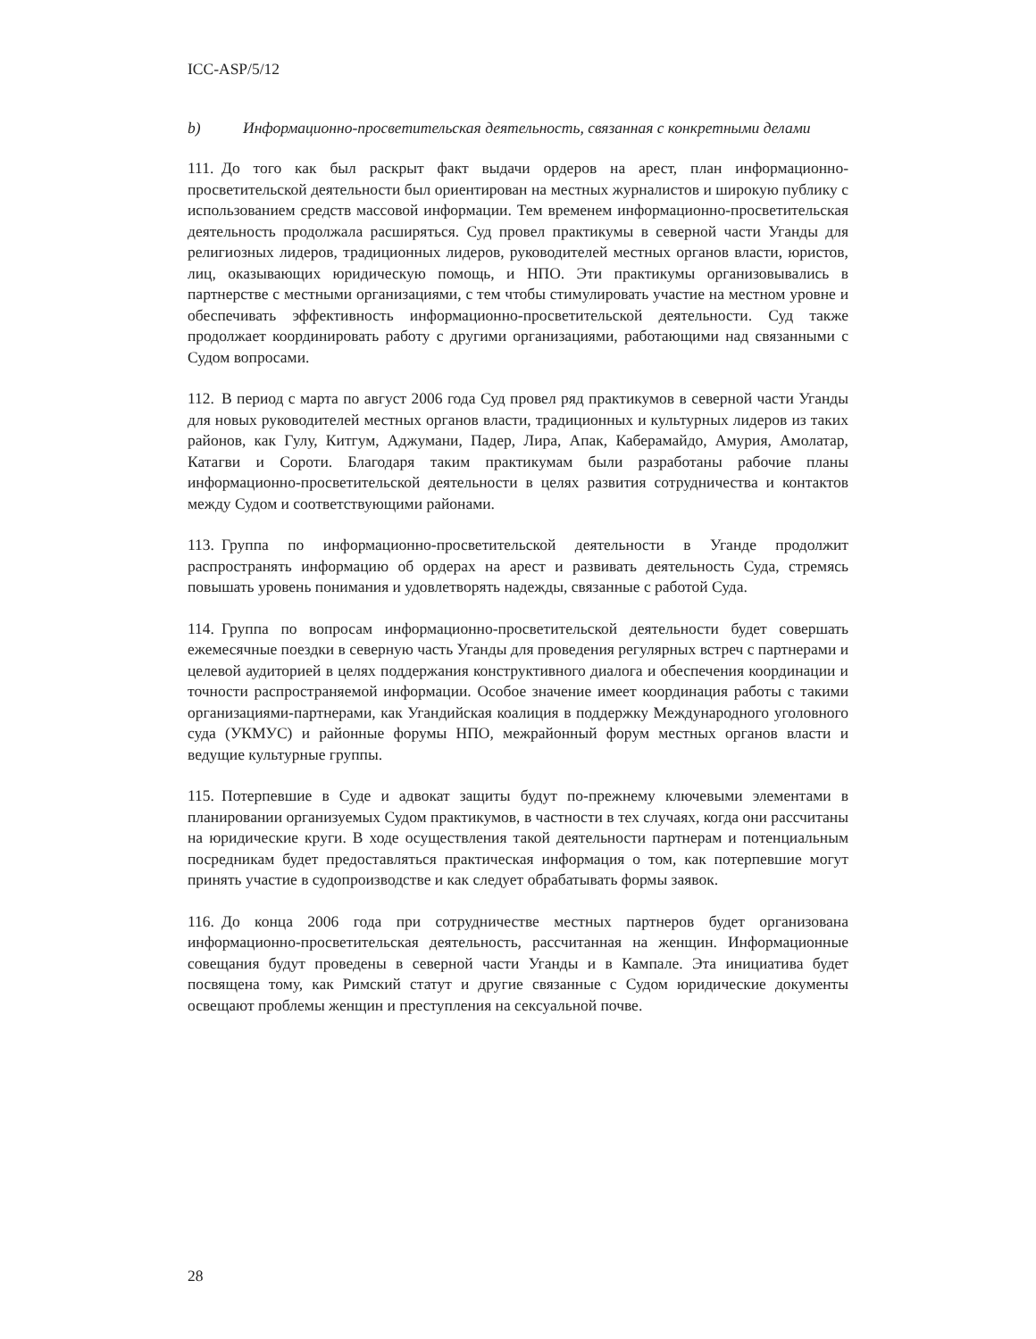ICC-ASP/5/12
b) Информационно-просветительская деятельность, связанная с конкретными делами
111. До того как был раскрыт факт выдачи ордеров на арест, план информационно-просветительской деятельности был ориентирован на местных журналистов и широкую публику с использованием средств массовой информации. Тем временем информационно-просветительская деятельность продолжала расширяться. Суд провел практикумы в северной части Уганды для религиозных лидеров, традиционных лидеров, руководителей местных органов власти, юристов, лиц, оказывающих юридическую помощь, и НПО. Эти практикумы организовывались в партнерстве с местными организациями, с тем чтобы стимулировать участие на местном уровне и обеспечивать эффективность информационно-просветительской деятельности. Суд также продолжает координировать работу с другими организациями, работающими над связанными с Судом вопросами.
112. В период с марта по август 2006 года Суд провел ряд практикумов в северной части Уганды для новых руководителей местных органов власти, традиционных и культурных лидеров из таких районов, как Гулу, Китгум, Аджумани, Падер, Лира, Апак, Каберамайдо, Амурия, Амолатар, Катагви и Сороти. Благодаря таким практикумам были разработаны рабочие планы информационно-просветительской деятельности в целях развития сотрудничества и контактов между Судом и соответствующими районами.
113. Группа по информационно-просветительской деятельности в Уганде продолжит распространять информацию об ордерах на арест и развивать деятельность Суда, стремясь повышать уровень понимания и удовлетворять надежды, связанные с работой Суда.
114. Группа по вопросам информационно-просветительской деятельности будет совершать ежемесячные поездки в северную часть Уганды для проведения регулярных встреч с партнерами и целевой аудиторией в целях поддержания конструктивного диалога и обеспечения координации и точности распространяемой информации. Особое значение имеет координация работы с такими организациями-партнерами, как Угандийская коалиция в поддержку Международного уголовного суда (УКМУС) и районные форумы НПО, межрайонный форум местных органов власти и ведущие культурные группы.
115. Потерпевшие в Суде и адвокат защиты будут по-прежнему ключевыми элементами в планировании организуемых Судом практикумов, в частности в тех случаях, когда они рассчитаны на юридические круги. В ходе осуществления такой деятельности партнерам и потенциальным посредникам будет предоставляться практическая информация о том, как потерпевшие могут принять участие в судопроизводстве и как следует обрабатывать формы заявок.
116. До конца 2006 года при сотрудничестве местных партнеров будет организована информационно-просветительская деятельность, рассчитанная на женщин. Информационные совещания будут проведены в северной части Уганды и в Кампале. Эта инициатива будет посвящена тому, как Римский статут и другие связанные с Судом юридические документы освещают проблемы женщин и преступления на сексуальной почве.
28